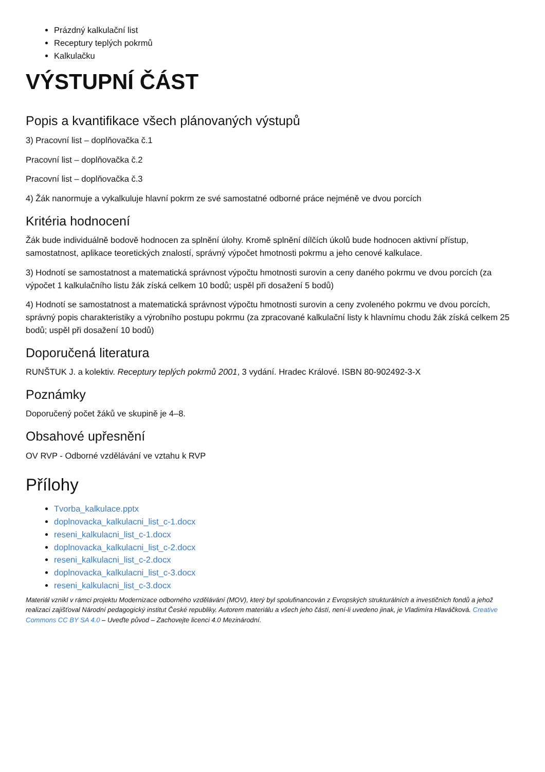Prázdný kalkulační list
Receptury teplých pokrmů
Kalkulačku
VÝSTUPNÍ ČÁST
Popis a kvantifikace všech plánovaných výstupů
3) Pracovní list – doplňovačka č.1
Pracovní list – doplňovačka č.2
Pracovní list – doplňovačka č.3
4) Žák nanormuje a vykalkuluje hlavní pokrm ze své samostatné odborné práce nejméně ve dvou porcích
Kritéria hodnocení
Žák bude individuálně bodově hodnocen za splnění úlohy. Kromě splnění dílčích úkolů bude hodnocen aktivní přístup, samostatnost, aplikace teoretických znalostí, správný výpočet hmotnosti pokrmu a jeho cenové kalkulace.
3) Hodnotí se samostatnost a matematická správnost výpočtu hmotnosti surovin a ceny daného pokrmu ve dvou porcích (za výpočet 1 kalkulačního listu žák získá celkem 10 bodů; uspěl při dosažení 5 bodů)
4) Hodnotí se samostatnost a matematická správnost výpočtu hmotnosti surovin a ceny zvoleného pokrmu ve dvou porcích, správný popis charakteristiky a výrobního postupu pokrmu (za zpracované kalkulační listy k hlavnímu chodu žák získá celkem 25 bodů; uspěl při dosažení 10 bodů)
Doporučená literatura
RUNŠTUK J. a kolektiv. Receptury teplých pokrmů 2001, 3 vydání. Hradec Králové. ISBN 80-902492-3-X
Poznámky
Doporučený počet žáků ve skupině je 4–8.
Obsahové upřesnění
OV RVP - Odborné vzdělávání ve vztahu k RVP
Přílohy
Tvorba_kalkulace.pptx
doplnovacka_kalkulacni_list_c-1.docx
reseni_kalkulacni_list_c-1.docx
doplnovacka_kalkulacni_list_c-2.docx
reseni_kalkulacni_list_c-2.docx
doplnovacka_kalkulacni_list_c-3.docx
reseni_kalkulacni_list_c-3.docx
Materiál vznikl v rámci projektu Modernizace odborného vzdělávání (MOV), který byl spolufinancován z Evropských strukturálních a investičních fondů a jehož realizaci zajišťoval Národní pedagogický institut České republiky. Autorem materiálu a všech jeho částí, není-li uvedeno jinak, je Vladimíra Hlaváčková. Creative Commons CC BY SA 4.0 – Uveďte původ – Zachovejte licenci 4.0 Mezinárodní.